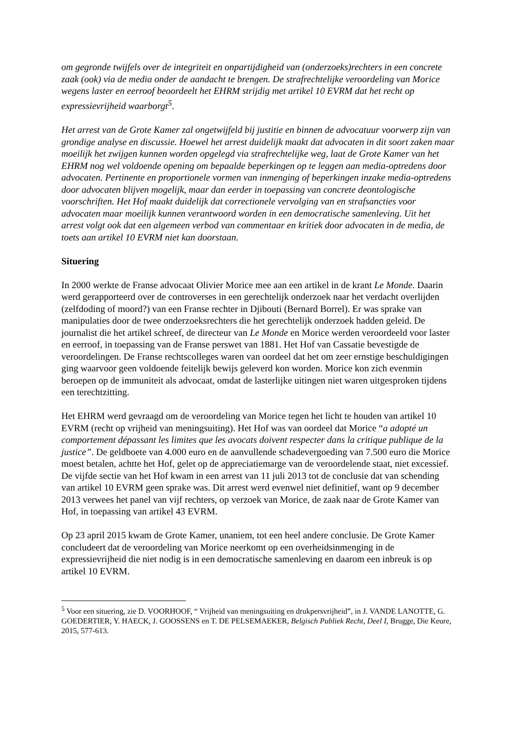om gegronde twijfels over de integriteit en onpartijdigheid van (onderzoeks)rechters in een concrete zaak (ook) via de media onder de aandacht te brengen. De strafrechtelijke veroordeling van Morice wegens laster en eerroof beoordeelt het EHRM strijdig met artikel 10 EVRM dat het recht op expressievrijheid waarborgt<sup>5</sup>.
Het arrest van de Grote Kamer zal ongetwijfeld bij justitie en binnen de advocatuur voorwerp zijn van grondige analyse en discussie. Hoewel het arrest duidelijk maakt dat advocaten in dit soort zaken maar moeilijk het zwijgen kunnen worden opgelegd via strafrechtelijke weg, laat de Grote Kamer van het EHRM nog wel voldoende opening om bepaalde beperkingen op te leggen aan media-optredens door advocaten. Pertinente en proportionele vormen van inmenging of beperkingen inzake media-optredens door advocaten blijven mogelijk, maar dan eerder in toepassing van concrete deontologische voorschriften. Het Hof maakt duidelijk dat correctionele vervolging van en strafsancties voor advocaten maar moeilijk kunnen verantwoord worden in een democratische samenleving. Uit het arrest volgt ook dat een algemeen verbod van commentaar en kritiek door advocaten in de media, de toets aan artikel 10 EVRM niet kan doorstaan.
Situering
In 2000 werkte de Franse advocaat Olivier Morice mee aan een artikel in de krant Le Monde. Daarin werd gerapporteerd over de controverses in een gerechtelijk onderzoek naar het verdacht overlijden (zelfdoding of moord?) van een Franse rechter in Djibouti (Bernard Borrel). Er was sprake van manipulaties door de twee onderzoeksrechters die het gerechtelijk onderzoek hadden geleid. De journalist die het artikel schreef, de directeur van Le Monde en Morice werden veroordeeld voor laster en eerroof, in toepassing van de Franse perswet van 1881. Het Hof van Cassatie bevestigde de veroordelingen. De Franse rechtscolleges waren van oordeel dat het om zeer ernstige beschuldigingen ging waarvoor geen voldoende feitelijk bewijs geleverd kon worden. Morice kon zich evenmin beroepen op de immuniteit als advocaat, omdat de lasterlijke uitingen niet waren uitgesproken tijdens een terechtzitting.
Het EHRM werd gevraagd om de veroordeling van Morice tegen het licht te houden van artikel 10 EVRM (recht op vrijheid van meningsuiting). Het Hof was van oordeel dat Morice “a adopté un comportement dépassant les limites que les avocats doivent respecter dans la critique publique de la justice”. De geldboete van 4.000 euro en de aanvullende schadevergoeding van 7.500 euro die Morice moest betalen, achtte het Hof, gelet op de appreciatiemarge van de veroordelende staat, niet excessief. De vijfde sectie van het Hof kwam in een arrest van 11 juli 2013 tot de conclusie dat van schending van artikel 10 EVRM geen sprake was. Dit arrest werd evenwel niet definitief, want op 9 december 2013 verwees het panel van vijf rechters, op verzoek van Morice, de zaak naar de Grote Kamer van Hof, in toepassing van artikel 43 EVRM.
Op 23 april 2015 kwam de Grote Kamer, unaniem, tot een heel andere conclusie. De Grote Kamer concludeert dat de veroordeling van Morice neerkomt op een overheidsinmenging in de expressievrijheid die niet nodig is in een democratische samenleving en daarom een inbreuk is op artikel 10 EVRM.
<sup>5</sup> Voor een situering, zie D. VOORHOOF, “ Vrijheid van meningsuiting en drukpersvrijheid”, in J. VANDE LANOTTE, G. GOEDERTIER, Y. HAECK, J. GOOSSENS en T. DE PELSEMAEKER, Belgisch Publiek Recht, Deel I, Brugge, Die Keure, 2015, 577-613.